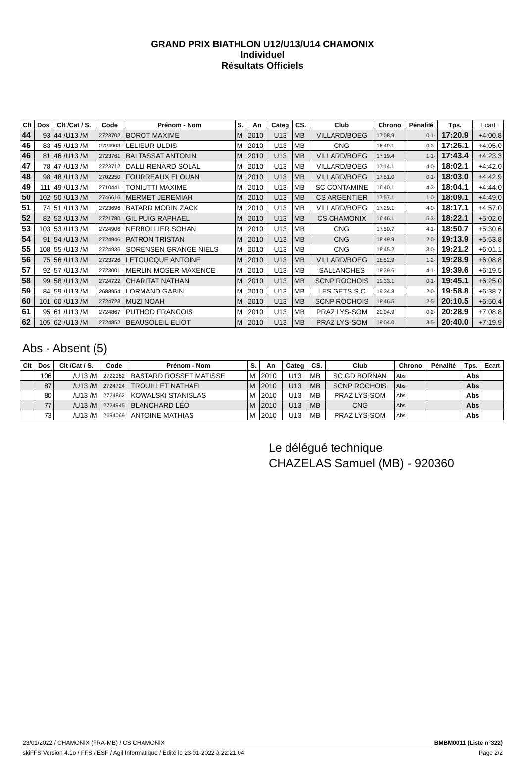GRAND PRIX BIATHLON U12/U13/U14 CHAMONIX
Individuel
Résultats Officiels
| Clt | Dos | Clt /Cat / S. | Code | Prénom - Nom | S. | An | Categ | CS. | Club | Chrono | Pénalité | Tps. | Ecart |
| --- | --- | --- | --- | --- | --- | --- | --- | --- | --- | --- | --- | --- | --- |
| 44 | 93 | 44 /U13 /M | 2723702 | BOROT MAXIME | M | 2010 | U13 | MB | VILLARD/BOEG | 17:08.9 | 0-1- | 17:20.9 | +4:00.8 |
| 45 | 83 | 45 /U13 /M | 2724903 | LELIEUR ULDIS | M | 2010 | U13 | MB | CNG | 16:49.1 | 0-3- | 17:25.1 | +4:05.0 |
| 46 | 81 | 46 /U13 /M | 2723761 | BALTASSAT ANTONIN | M | 2010 | U13 | MB | VILLARD/BOEG | 17:19.4 | 1-1- | 17:43.4 | +4:23.3 |
| 47 | 78 | 47 /U13 /M | 2723712 | DALLI RENARD SOLAL | M | 2010 | U13 | MB | VILLARD/BOEG | 17:14.1 | 4-0- | 18:02.1 | +4:42.0 |
| 48 | 98 | 48 /U13 /M | 2702250 | FOURREAUX ELOUAN | M | 2010 | U13 | MB | VILLARD/BOEG | 17:51.0 | 0-1- | 18:03.0 | +4:42.9 |
| 49 | 111 | 49 /U13 /M | 2710441 | TONIUTTI MAXIME | M | 2010 | U13 | MB | SC CONTAMINE | 16:40.1 | 4-3- | 18:04.1 | +4:44.0 |
| 50 | 102 | 50 /U13 /M | 2746616 | MERMET JEREMIAH | M | 2010 | U13 | MB | CS ARGENTIER | 17:57.1 | 1-0- | 18:09.1 | +4:49.0 |
| 51 | 74 | 51 /U13 /M | 2723696 | BATARD MORIN ZACK | M | 2010 | U13 | MB | VILLARD/BOEG | 17:29.1 | 4-0- | 18:17.1 | +4:57.0 |
| 52 | 82 | 52 /U13 /M | 2721780 | GIL PUIG RAPHAEL | M | 2010 | U13 | MB | CS CHAMONIX | 16:46.1 | 5-3- | 18:22.1 | +5:02.0 |
| 53 | 103 | 53 /U13 /M | 2724906 | NERBOLLIER SOHAN | M | 2010 | U13 | MB | CNG | 17:50.7 | 4-1- | 18:50.7 | +5:30.6 |
| 54 | 91 | 54 /U13 /M | 2724946 | PATRON TRISTAN | M | 2010 | U13 | MB | CNG | 18:49.9 | 2-0- | 19:13.9 | +5:53.8 |
| 55 | 108 | 55 /U13 /M | 2724936 | SORENSEN GRANGE NIELS | M | 2010 | U13 | MB | CNG | 18:45.2 | 3-0- | 19:21.2 | +6:01.1 |
| 56 | 75 | 56 /U13 /M | 2723726 | LETOUCQUE ANTOINE | M | 2010 | U13 | MB | VILLARD/BOEG | 18:52.9 | 1-2- | 19:28.9 | +6:08.8 |
| 57 | 92 | 57 /U13 /M | 2723001 | MERLIN MOSER MAXENCE | M | 2010 | U13 | MB | SALLANCHES | 18:39.6 | 4-1- | 19:39.6 | +6:19.5 |
| 58 | 99 | 58 /U13 /M | 2724722 | CHARITAT NATHAN | M | 2010 | U13 | MB | SCNP ROCHOIS | 19:33.1 | 0-1- | 19:45.1 | +6:25.0 |
| 59 | 84 | 59 /U13 /M | 2688954 | LORMAND GABIN | M | 2010 | U13 | MB | LES GETS S.C | 19:34.8 | 2-0- | 19:58.8 | +6:38.7 |
| 60 | 101 | 60 /U13 /M | 2724723 | MUZI NOAH | M | 2010 | U13 | MB | SCNP ROCHOIS | 18:46.5 | 2-5- | 20:10.5 | +6:50.4 |
| 61 | 95 | 61 /U13 /M | 2724867 | PUTHOD FRANCOIS | M | 2010 | U13 | MB | PRAZ LYS-SOM | 20:04.9 | 0-2- | 20:28.9 | +7:08.8 |
| 62 | 105 | 62 /U13 /M | 2724852 | BEAUSOLEIL ELIOT | M | 2010 | U13 | MB | PRAZ LYS-SOM | 19:04.0 | 3-5- | 20:40.0 | +7:19.9 |
Abs - Absent (5)
| Clt | Dos | Clt /Cat / S. | Code | Prénom - Nom | S. | An | Categ | CS. | Club | Chrono | Pénalité | Tps. | Ecart |
| --- | --- | --- | --- | --- | --- | --- | --- | --- | --- | --- | --- | --- | --- |
| | 106 | /U13 /M | 2722362 | BASTARD ROSSET MATISSE | M | 2010 | U13 | MB | SC GD BORNAN | Abs | | Abs | |
| | 87 | /U13 /M | 2724724 | TROUILLET NATHAEL | M | 2010 | U13 | MB | SCNP ROCHOIS | Abs | | Abs | |
| | 80 | /U13 /M | 2724862 | KOWALSKI STANISLAS | M | 2010 | U13 | MB | PRAZ LYS-SOM | Abs | | Abs | |
| | 77 | /U13 /M | 2724945 | BLANCHARD LÉO | M | 2010 | U13 | MB | CNG | Abs | | Abs | |
| | 73 | /U13 /M | 2694069 | ANTOINE MATHIAS | M | 2010 | U13 | MB | PRAZ LYS-SOM | Abs | | Abs | |
Le délégué technique
CHAZELAS Samuel (MB) - 920360
23/01/2022 / CHAMONIX (FRA-MB) / CS CHAMONIX BMBM0011 (Liste n°322)
skiFFS Version 4.1o / FFS / ESF / Agil Informatique / Edité le 23-01-2022 à 22:21:04 Page 2/2